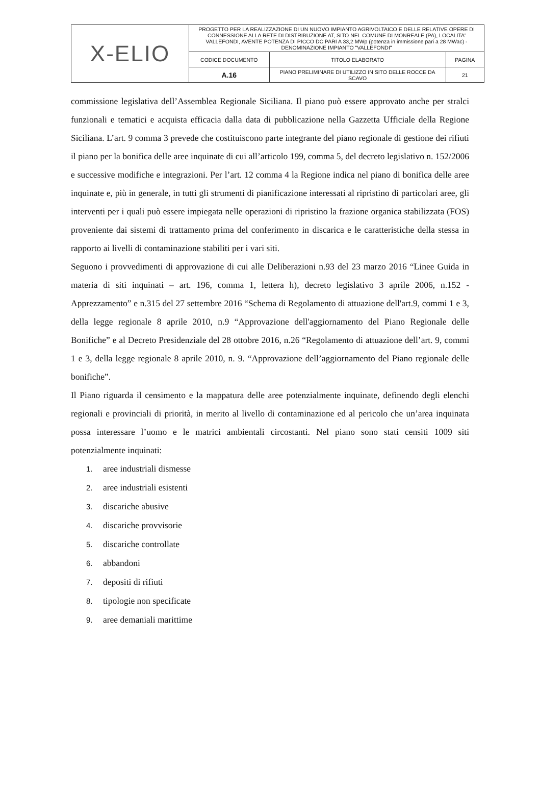| X-ELIO | PROGETTO PER LA REALIZZAZIONE DI UN NUOVO IMPIANTO AGRIVOLTAICO E DELLE RELATIVE OPERE DI CONNESSIONE ALLA RETE DI DISTRIBUZIONE AT, SITO NEL COMUNE DI MONREALE (PA), LOCALITA' VALLEFONDI, AVENTE POTENZA DI PICCO DC PARI A 33,2 MWp (potenza in immissione pari a 28 MWac) - DENOMINAZIONE IMPIANTO "VALLEFONDI" | | |
| | CODICE DOCUMENTO | TITOLO ELABORATO | PAGINA |
| | A.16 | PIANO PRELIMINARE DI UTILIZZO IN SITO DELLE ROCCE DA SCAVO | 21 |
commissione legislativa dell’Assemblea Regionale Siciliana. Il piano può essere approvato anche per stralci funzionali e tematici e acquista efficacia dalla data di pubblicazione nella Gazzetta Ufficiale della Regione Siciliana. L’art. 9 comma 3 prevede che costituiscono parte integrante del piano regionale di gestione dei rifiuti il piano per la bonifica delle aree inquinate di cui all’articolo 199, comma 5, del decreto legislativo n. 152/2006 e successive modifiche e integrazioni. Per l’art. 12 comma 4 la Regione indica nel piano di bonifica delle aree inquinate e, più in generale, in tutti gli strumenti di pianificazione interessati al ripristino di particolari aree, gli interventi per i quali può essere impiegata nelle operazioni di ripristino la frazione organica stabilizzata (FOS) proveniente dai sistemi di trattamento prima del conferimento in discarica e le caratteristiche della stessa in rapporto ai livelli di contaminazione stabiliti per i vari siti.
Seguono i provvedimenti di approvazione di cui alle Deliberazioni n.93 del 23 marzo 2016 “Linee Guida in materia di siti inquinati – art. 196, comma 1, lettera h), decreto legislativo 3 aprile 2006, n.152 - Apprezzamento” e n.315 del 27 settembre 2016 “Schema di Regolamento di attuazione dell'art.9, commi 1 e 3, della legge regionale 8 aprile 2010, n.9 “Approvazione dell'aggiornamento del Piano Regionale delle Bonifiche” e al Decreto Presidenziale del 28 ottobre 2016, n.26 “Regolamento di attuazione dell’art. 9, commi 1 e 3, della legge regionale 8 aprile 2010, n. 9. “Approvazione dell’aggiornamento del Piano regionale delle bonifiche”.
Il Piano riguarda il censimento e la mappatura delle aree potenzialmente inquinate, definendo degli elenchi regionali e provinciali di priorità, in merito al livello di contaminazione ed al pericolo che un’area inquinata possa interessare l’uomo e le matrici ambientali circostanti. Nel piano sono stati censiti 1009 siti potenzialmente inquinati:
1. aree industriali dismesse
2. aree industriali esistenti
3. discariche abusive
4. discariche provvisorie
5. discariche controllate
6. abbandoni
7. depositi di rifiuti
8. tipologie non specificate
9. aree demaniali marittime